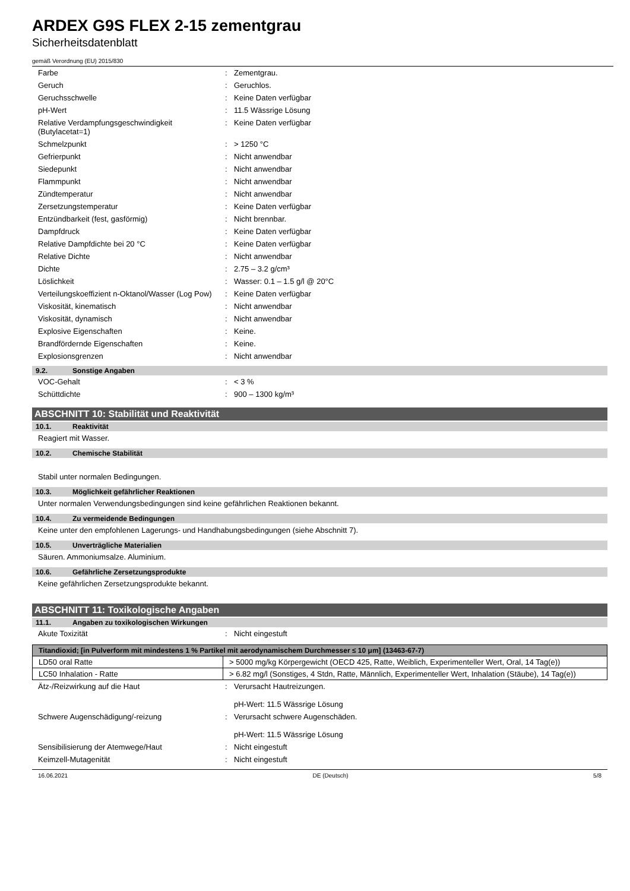ARDEX G9S FLEX 2-15 zementgrau
Sicherheitsdatenblatt
gemäß Verordnung (EU) 2015/830
Farbe : Zementgrau.
Geruch : Geruchlos.
Geruchsschwelle : Keine Daten verfügbar
pH-Wert : 11.5 Wässrige Lösung
Relative Verdampfungsgeschwindigkeit (Butylacetat=1)
: Keine Daten verfügbar
Schmelzpunkt : > 1250 °C
Gefrierpunkt : Nicht anwendbar
Siedepunkt : Nicht anwendbar
Flammpunkt : Nicht anwendbar
Zündtemperatur : Nicht anwendbar
Zersetzungstemperatur : Keine Daten verfügbar
Entzündbarkeit (fest, gasförmig) : Nicht brennbar.
Dampfdruck : Keine Daten verfügbar
Relative Dampfdichte bei 20 °C : Keine Daten verfügbar
Relative Dichte : Nicht anwendbar
Dichte : 2.75 – 3.2 g/cm³
Löslichkeit : Wasser: 0.1 – 1.5 g/l @ 20°C
Verteilungskoeffizient n-Oktanol/Wasser (Log Pow)
: Keine Daten verfügbar
Viskosität, kinematisch : Nicht anwendbar
Viskosität, dynamisch : Nicht anwendbar
Explosive Eigenschaften : Keine.
Brandfördernde Eigenschaften : Keine.
Explosionsgrenzen : Nicht anwendbar
9.2. Sonstige Angaben
VOC-Gehalt : < 3 %
Schüttdichte : 900 – 1300 kg/m³
ABSCHNITT 10: Stabilität und Reaktivität
10.1. Reaktivität
Reagiert mit Wasser.
10.2. Chemische Stabilität
Stabil unter normalen Bedingungen.
10.3. Möglichkeit gefährlicher Reaktionen
Unter normalen Verwendungsbedingungen sind keine gefährlichen Reaktionen bekannt.
10.4. Zu vermeidende Bedingungen
Keine unter den empfohlenen Lagerungs- und Handhabungsbedingungen (siehe Abschnitt 7).
10.5. Unverträgliche Materialien
Säuren. Ammoniumsalze. Aluminium.
10.6. Gefährliche Zersetzungsprodukte
Keine gefährlichen Zersetzungsprodukte bekannt.
ABSCHNITT 11: Toxikologische Angaben
11.1. Angaben zu toxikologischen Wirkungen
Akute Toxizität : Nicht eingestuft
| Titandioxid; [in Pulverform mit mindestens 1 % Partikel mit aerodynamischem Durchmesser ≤ 10 μm] (13463-67-7) | |
| --- | --- |
| LD50 oral Ratte | > 5000 mg/kg Körpergewicht (OECD 425, Ratte, Weiblich, Experimenteller Wert, Oral, 14 Tag(e)) |
| LC50 Inhalation - Ratte | > 6.82 mg/l (Sonstiges, 4 Stdn, Ratte, Männlich, Experimenteller Wert, Inhalation (Stäube), 14 Tag(e)) |
Ätz-/Reizwirkung auf die Haut : Verursacht Hautreizungen.
pH-Wert: 11.5 Wässrige Lösung
Schwere Augenschädigung/-reizung : Verursacht schwere Augenschäden.
pH-Wert: 11.5 Wässrige Lösung
Sensibilisierung der Atemwege/Haut : Nicht eingestuft
Keimzell-Mutagenität : Nicht eingestuft
16.06.2021 DE (Deutsch) 5/8